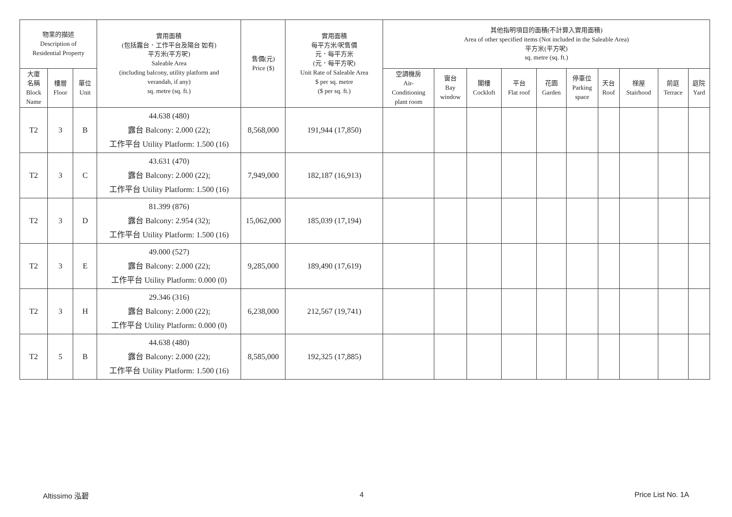| 物業的描述 Description of Residential Property | | | 實用面積 (包括露台．工作平台及陽台 如有) 平方米(平方呎) Saleable Area (including balcony, utility platform and verandah, if any) sq. metre (sq. ft.) | 售價(元) Price ($) | 實用面積 每平方米/呎售價 元．每平方米 (元．每平方呎) Unit Rate of Saleable Area $ per sq. metre ($ per sq. ft.) | 其他指明項目的面積(不計算入實用面積) Area of other specified items (Not included in the Saleable Area) 平方米(平方呎) sq. metre (sq. ft.) | | | | | | | | | |
| --- | --- | --- | --- | --- | --- | --- | --- | --- | --- | --- | --- | --- | --- | --- | --- |
| 大廈 名稱 Block Name | 樓層 Floor | 單位 Unit | | | | 空調機房 Air- Conditioning plant room | 窗台 Bay window | 閣樓 Cockloft | 平台 Flat roof | 花園 Garden | 停車位 Parking space | 天台 Roof | 梯屋 Stairhood | 前庭 Terrace | 庭院 Yard |
| T2 | 3 | B | 44.638 (480) 露台 Balcony: 2.000 (22); 工作平台 Utility Platform: 1.500 (16) | 8,568,000 | 191,944 (17,850) | | | | | | | | | | |
| T2 | 3 | C | 43.631 (470) 露台 Balcony: 2.000 (22); 工作平台 Utility Platform: 1.500 (16) | 7,949,000 | 182,187 (16,913) | | | | | | | | | | |
| T2 | 3 | D | 81.399 (876) 露台 Balcony: 2.954 (32); 工作平台 Utility Platform: 1.500 (16) | 15,062,000 | 185,039 (17,194) | | | | | | | | | | |
| T2 | 3 | E | 49.000 (527) 露台 Balcony: 2.000 (22); 工作平台 Utility Platform: 0.000 (0) | 9,285,000 | 189,490 (17,619) | | | | | | | | | | |
| T2 | 3 | H | 29.346 (316) 露台 Balcony: 2.000 (22); 工作平台 Utility Platform: 0.000 (0) | 6,238,000 | 212,567 (19,741) | | | | | | | | | | |
| T2 | 5 | B | 44.638 (480) 露台 Balcony: 2.000 (22); 工作平台 Utility Platform: 1.500 (16) | 8,585,000 | 192,325 (17,885) | | | | | | | | | | |
Altissimo 泓碧 4 Price List No. 1A